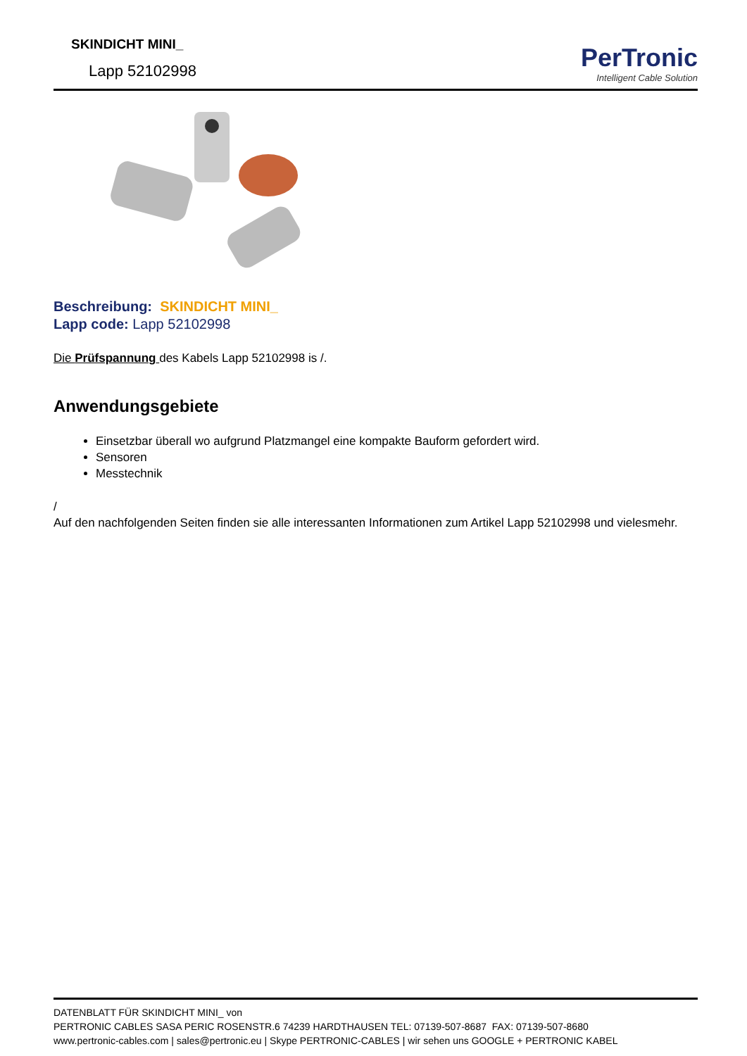SKINDICHT MINI_
Lapp 52102998
PerTronic
Intelligent Cable Solution
Beschreibung: SKINDICHT MINI_
Lapp code: Lapp 52102998
Die Prüfspannung des Kabels Lapp 52102998 is /.
Anwendungsgebiete
Einsetzbar überall wo aufgrund Platzmangel eine kompakte Bauform gefordert wird.
Sensoren
Messtechnik
/
Auf den nachfolgenden Seiten finden sie alle interessanten Informationen zum Artikel Lapp 52102998 und vielesmehr.
DATENBLATT FÜR SKINDICHT MINI_ von
PERTRONIC CABLES SASA PERIC ROSENSTR.6 74239 HARDTHAUSEN TEL: 07139-507-8687 FAX: 07139-507-8680
www.pertronic-cables.com | sales@pertronic.eu | Skype PERTRONIC-CABLES | wir sehen uns GOOGLE + PERTRONIC KABEL